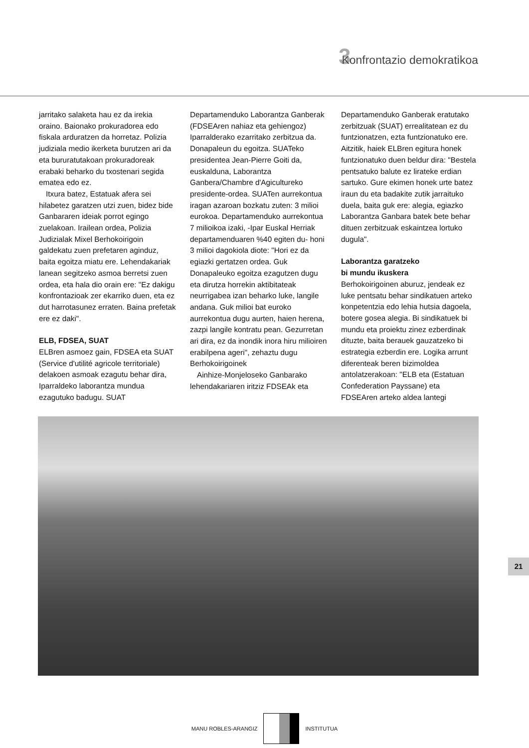3 Konfrontazio demokratikoa
jarritako salaketa hau ez da irekia oraino. Baionako prokuradorea edo fiskala arduratzen da horretaz. Polizia judiziala medio ikerketa burutzen ari da eta bururatutakoan prokuradoreak erabaki beharko du txostenari segida ematea edo ez.
Itxura batez, Estatuak afera sei hilabetez garatzen utzi zuen, bidez bide Ganbararen ideiak porrot egingo zuelakoan. Irailean ordea, Polizia Judizialak Mixel Berhokoirigoin galdekatu zuen prefetaren aginduz, baita egoitza miatu ere. Lehendakariak lanean segitzeko asmoa berretsi zuen ordea, eta hala dio orain ere: "Ez dakigu konfrontazioak zer ekarriko duen, eta ez dut harrotasunez erraten. Baina prefetak ere ez daki".
ELB, FDSEA, SUAT
ELBren asmoez gain, FDSEA eta SUAT (Service d'utilité agricole territoriale) delakoen asmoak ezagutu behar dira, Iparraldeko laborantza mundua ezagutuko badugu. SUAT
Departamenduko Laborantza Ganberak (FDSEAren nahiaz eta gehiengoz) Iparralderako ezarritako zerbitzua da. Donapaleun du egoitza. SUATeko presidentea Jean-Pierre Goiti da, euskalduna, Laborantza Ganbera/Chambre d'Agicultureko presidente-ordea. SUATen aurrekontua iragan azaroan bozkatu zuten: 3 milioi eurokoa. Departamenduko aurrekontua 7 milioikoa izaki, -Ipar Euskal Herriak departamenduaren %40 egiten du- honi 3 milioi dagokiola diote: "Hori ez da egiazki gertatzen ordea. Guk Donapaleuko egoitza ezagutzen dugu eta dirutza horrekin aktibitateak neurrigabea izan beharko luke, langile andana. Guk milioi bat euroko aurrekontua dugu aurten, haien herena, zazpi langile kontratu pean. Gezurretan ari dira, ez da inondik inora hiru milioiren erabilpena ageri", zehaztu dugu Berhokoirigoinek
Ainhize-Monjeloseko Ganbarako lehendakariaren iritziz FDSEAk eta
Departamenduko Ganberak eratutako zerbitzuak (SUAT) errealitatean ez du funtzionatzen, ezta funtzionatuko ere. Aitzitik, haiek ELBren egitura honek funtzionatuko duen beldur dira: "Bestela pentsatuko balute ez lirateke erdian sartuko. Gure ekimen honek urte batez iraun du eta badakite zutik jarraituko duela, baita guk ere: alegia, egiazko Laborantza Ganbara batek bete behar dituen zerbitzuak eskaintzea lortuko dugula".
Laborantza garatzeko
bi mundu ikuskera
Berhokoirigoinen aburuz, jendeak ez luke pentsatu behar sindikatuen arteko konpetentzia edo lehia hutsia dagoela, botere gosea alegia. Bi sindikatuek bi mundu eta proiektu zinez ezberdinak dituzte, baita berauek gauzatzeko bi estrategia ezberdin ere. Logika arrunt diferenteak beren bizimoldea antolatzerakoan: "ELB eta (Estatuan Confederation Payssane) eta FDSEAren arteko aldea lantegi
21
MANU ROBLES-ARANGIZ INSTITUTUA